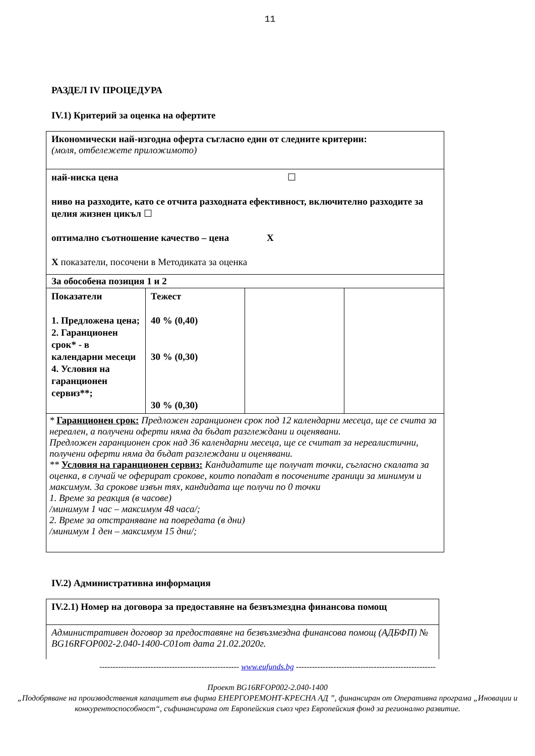11
РАЗДЕЛ IV ПРОЦЕДУРА
IV.1) Критерий за оценка на офертите
| Икономически най-изгодна оферта съгласно един от следните критерии: (моля, отбележете приложимото) | | | |
| най-ниска цена ☐ ниво на разходите, като се отчита разходната ефективност, включително разходите за целия жизнен цикъл ☐ оптимално съотношение качество – цена X X показатели, посочени в Методиката за оценка | | | |
| За обособена позиция 1 и 2 | | | |
| Показатели 1. Предложена цена; 2. Гаранционен срок* - в календарни месеци 4. Условия на гаранционен сервиз**; | Тежест 40 % (0,40) 30 % (0,30) 30 % (0,30) | | |
| * Гаранционен срок: Предложен гаранционен срок под 12 календарни месеца, ще се счита за нереален, а получени оферти няма да бъдат разглеждани и оценявани. Предложен гаранционен срок над 36 календарни месеца, ще се считат за нереалистични, получени оферти няма да бъдат разглеждани и оценявани. ** Условия на гаранционен сервиз: Кандидатите ще получат точки, съгласно скалата за оценка, в случай че оферират срокове, които попадат в посочените граници за минимум и максимум. За срокове извън тях, кандидата ще получи по 0 точки 1. Време за реакция (в часове) /минимум 1 час – максимум 48 часа/; 2. Време за отстраняване на повредата (в дни) /минимум 1 ден – максимум 15 дни/; | | | |
IV.2) Административна информация
| IV.2.1) Номер на договора за предоставяне на безвъзмездна финансова помощ |
| Административен договор за предоставяне на безвъзмездна финансова помощ (АДБФП) № BG16RFOP002-2.040-1400-C01от дата 21.02.2020г. |
---------------------------------------------------- www.eufunds.bg ----------------------------------------------------
Проект BG16RFOP002-2.040-1400
„Подобряване на производствения капацитет във фирма ЕНЕРГОРЕМОНТ-КРЕСНА АД ”, финансиран от Оперативна програма „Иновации и конкурентоспособност“, съфинансирана от Европейския съюз чрез Европейския фонд за регионално развитие.